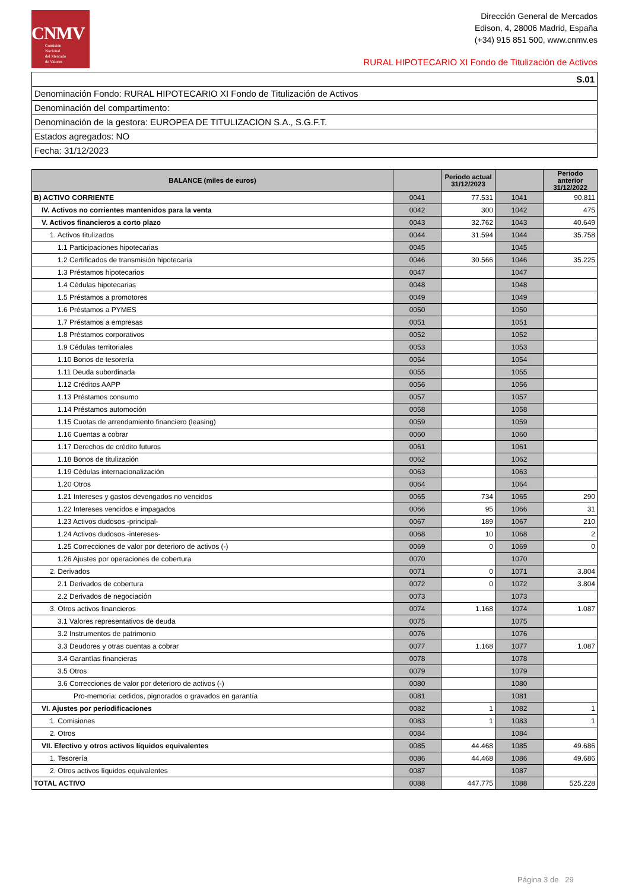CNMV
Comisión
Nacional
del Mercado
de Valores
Dirección General de Mercados
Edison, 4, 28006 Madrid, España
(+34) 915 851 500, www.cnmv.es
RURAL HIPOTECARIO XI Fondo de Titulización de Activos
| S.01 |
| Denominación Fondo: RURAL HIPOTECARIO XI Fondo de Titulización de Activos |
| Denominación del compartimento: |
| Denominación de la gestora: EUROPEA DE TITULIZACION S.A., S.G.F.T. |
| Estados agregados: NO |
| Fecha: 31/12/2023 |
| BALANCE (miles de euros) | | Periodo actual 31/12/2023 | | Periodo anterior 31/12/2022 |
| --- | --- | --- | --- | --- |
| B) ACTIVO CORRIENTE | 0041 | 77.531 | 1041 | 90.811 |
| IV. Activos no corrientes mantenidos para la venta | 0042 | 300 | 1042 | 475 |
| V. Activos financieros a corto plazo | 0043 | 32.762 | 1043 | 40.649 |
| 1. Activos titulizados | 0044 | 31.594 | 1044 | 35.758 |
| 1.1 Participaciones hipotecarias | 0045 | | 1045 | |
| 1.2 Certificados de transmisión hipotecaria | 0046 | 30.566 | 1046 | 35.225 |
| 1.3 Préstamos hipotecarios | 0047 | | 1047 | |
| 1.4 Cédulas hipotecarias | 0048 | | 1048 | |
| 1.5 Préstamos a promotores | 0049 | | 1049 | |
| 1.6 Préstamos a PYMES | 0050 | | 1050 | |
| 1.7 Préstamos a empresas | 0051 | | 1051 | |
| 1.8 Préstamos corporativos | 0052 | | 1052 | |
| 1.9 Cédulas territoriales | 0053 | | 1053 | |
| 1.10 Bonos de tesorería | 0054 | | 1054 | |
| 1.11 Deuda subordinada | 0055 | | 1055 | |
| 1.12 Créditos AAPP | 0056 | | 1056 | |
| 1.13 Préstamos consumo | 0057 | | 1057 | |
| 1.14 Préstamos automoción | 0058 | | 1058 | |
| 1.15 Cuotas de arrendamiento financiero (leasing) | 0059 | | 1059 | |
| 1.16 Cuentas a cobrar | 0060 | | 1060 | |
| 1.17 Derechos de crédito futuros | 0061 | | 1061 | |
| 1.18 Bonos de titulización | 0062 | | 1062 | |
| 1.19 Cédulas internacionalización | 0063 | | 1063 | |
| 1.20 Otros | 0064 | | 1064 | |
| 1.21 Intereses y gastos devengados no vencidos | 0065 | 734 | 1065 | 290 |
| 1.22 Intereses vencidos e impagados | 0066 | 95 | 1066 | 31 |
| 1.23 Activos dudosos -principal- | 0067 | 189 | 1067 | 210 |
| 1.24 Activos dudosos -intereses- | 0068 | 10 | 1068 | 2 |
| 1.25 Correcciones de valor por deterioro de activos (-) | 0069 | 0 | 1069 | 0 |
| 1.26 Ajustes por operaciones de cobertura | 0070 | | 1070 | |
| 2. Derivados | 0071 | 0 | 1071 | 3.804 |
| 2.1 Derivados de cobertura | 0072 | 0 | 1072 | 3.804 |
| 2.2 Derivados de negociación | 0073 | | 1073 | |
| 3. Otros activos financieros | 0074 | 1.168 | 1074 | 1.087 |
| 3.1 Valores representativos de deuda | 0075 | | 1075 | |
| 3.2 Instrumentos de patrimonio | 0076 | | 1076 | |
| 3.3 Deudores y otras cuentas a cobrar | 0077 | 1.168 | 1077 | 1.087 |
| 3.4 Garantías financieras | 0078 | | 1078 | |
| 3.5 Otros | 0079 | | 1079 | |
| 3.6 Correcciones de valor por deterioro de activos (-) | 0080 | | 1080 | |
| Pro-memoria: cedidos, pignorados o gravados en garantía | 0081 | | 1081 | |
| VI. Ajustes por periodificaciones | 0082 | 1 | 1082 | 1 |
| 1. Comisiones | 0083 | 1 | 1083 | 1 |
| 2. Otros | 0084 | | 1084 | |
| VII. Efectivo y otros activos líquidos equivalentes | 0085 | 44.468 | 1085 | 49.686 |
| 1. Tesorería | 0086 | 44.468 | 1086 | 49.686 |
| 2. Otros activos líquidos equivalentes | 0087 | | 1087 | |
| TOTAL ACTIVO | 0088 | 447.775 | 1088 | 525.228 |
Página 3 de 29